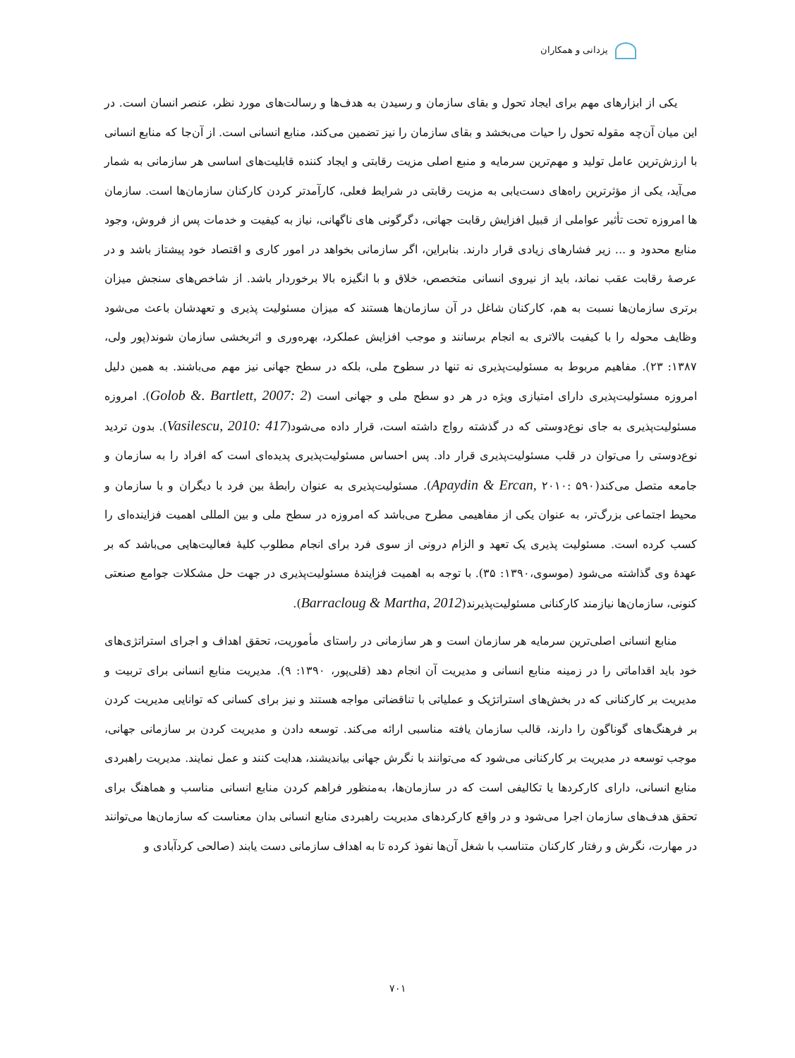یزدانی و همکاران
یکی از ابزارهای مهم برای ایجاد تحول و بقای سازمان و رسیدن به هدف‌ها و رسالت‌های مورد نظر، عنصر انسان است. در این میان آن‌چه مقوله تحول را حیات می‌بخشد و بقای سازمان را نیز تضمین می‌کند، منابع انسانی است. از آن‌جا که منابع انسانی با ارزش‌ترین عامل تولید و مهم‌ترین سرمایه و منبع اصلی مزیت رقابتی و ایجاد کننده قابلیت‌های اساسی هر سازمانی به شمار می‌آید، یکی از مؤثرترین راه‌های دست‌یابی به مزیت رقابتی در شرایط فعلی، کارآمدتر کردن کارکنان سازمان‌ها است. سازمان ها امروزه تحت تأثیر عواملی از قبیل افزایش رقابت جهانی، دگرگونی های ناگهانی، نیاز به کیفیت و خدمات پس از فروش، وجود منابع محدود و ... زیر فشارهای زیادی قرار دارند. بنابراین، اگر سازمانی بخواهد در امور کاری و اقتصاد خود پیشتاز باشد و در عرصهٔ رقابت عقب نماند، باید از نیروی انسانی متخصص، خلاق و با انگیزه بالا برخوردار باشد. از شاخص‌های سنجش میزان برتری سازمان‌ها نسبت به هم، کارکنان شاغل در آن سازمان‌ها هستند که میزان مسئولیت پذیری و تعهدشان باعث می‌شود وظایف محوله را با کیفیت بالاتری به انجام برسانند و موجب افزایش عملکرد، بهره‌وری و اثربخشی سازمان شوند(پور ولی، ۱۳۸۷: ۲۳). مفاهیم مربوط به مسئولیت‌پذیری نه تنها در سطوح ملی، بلکه در سطح جهانی نیز مهم می‌باشند. به همین دلیل امروزه مسئولیت‌پذیری دارای امتیازی ویژه در هر دو سطح ملی و جهانی است (Golob &. Bartlett, 2007: 2). امروزه مسئولیت‌پذیری به جای نوع‌دوستی که در گذشته رواج داشته است، قرار داده می‌شود(Vasilescu, 2010: 417). بدون تردید نوع‌دوستی را می‌توان در قلب مسئولیت‌پذیری قرار داد. پس احساس مسئولیت‌پذیری پدیده‌ای است که افراد را به سازمان و جامعه متصل می‌کند(Apaydin & Ercan, ۲۰۱۰: ۵۹۰). مسئولیت‌پذیری به عنوان رابطهٔ بین فرد با دیگران و با سازمان و محیط اجتماعی بزرگ‌تر، به عنوان یکی از مفاهیمی مطرح می‌باشد که امروزه در سطح ملی و بین المللی اهمیت فزاینده‌ای را کسب کرده است. مسئولیت پذیری یک تعهد و الزام درونی از سوی فرد برای انجام مطلوب کلیهٔ فعالیت‌هایی می‌باشد که بر عهدهٔ وی گذاشته می‌شود (موسوی،۱۳۹۰: ۳۵). با توجه به اهمیت فزایندهٔ مسئولیت‌پذیری در جهت حل مشکلات جوامع صنعتی کنونی، سازمان‌ها نیازمند کارکنانی مسئولیت‌پذیرند(Barracloug & Martha, 2012).
منابع انسانی اصلی‌ترین سرمایه هر سازمان است و هر سازمانی در راستای مأموریت، تحقق اهداف و اجرای استراتژی‌های خود باید اقداماتی را در زمینه منابع انسانی و مدیریت آن انجام دهد (قلی‌پور، ۱۳۹۰: ۹). مدیریت منابع انسانی برای تربیت و مدیریت بر کارکنانی که در بخش‌های استراتژیک و عملیاتی با تناقضاتی مواجه هستند و نیز برای کسانی که توانایی مدیریت کردن بر فرهنگ‌های گوناگون را دارند، قالب سازمان یافته مناسبی ارائه می‌کند. توسعه دادن و مدیریت کردن بر سازمانی جهانی، موجب توسعه در مدیریت بر کارکنانی می‌شود که می‌توانند با نگرش جهانی بیاندیشند، هدایت کنند و عمل نمایند. مدیریت راهبردی منابع انسانی، دارای کارکردها یا تکالیفی است که در سازمان‌ها، به‌منظور فراهم کردن منابع انسانی مناسب و هماهنگ برای تحقق هدف‌های سازمان اجرا می‌شود و در واقع کارکردهای مدیریت راهبردی منابع انسانی بدان معناست که سازمان‌ها می‌توانند در مهارت، نگرش و رفتار کارکنان متناسب با شغل آن‌ها نفوذ کرده تا به اهداف سازمانی دست یابند (صالحی کردآبادی و
۷۰۱